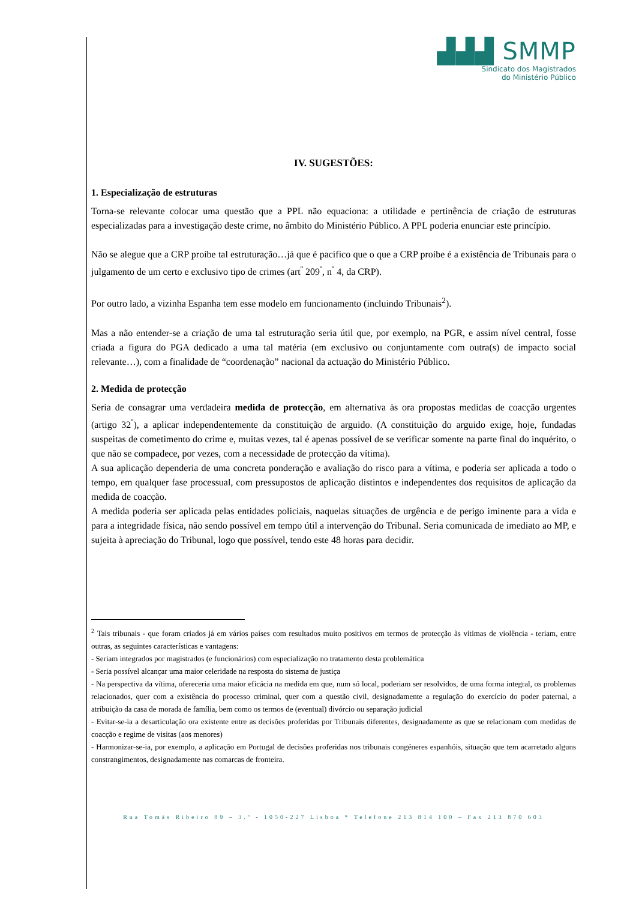▟▟▟ SMMP
Sindicato dos Magistrados
do Ministério Público
IV. SUGESTÕES:
1. Especialização de estruturas
Torna-se relevante colocar uma questão que a PPL não equaciona: a utilidade e pertinência de criação de estruturas especializadas para a investigação deste crime, no âmbito do Ministério Público. A PPL poderia enunciar este princípio.
Não se alegue que a CRP proíbe tal estruturação…já que é pacifico que o que a CRP proíbe é a existência de Tribunais para o julgamento de um certo e exclusivo tipo de crimes (art<sup>º</sup> 209<sup>º</sup>, n<sup>º</sup> 4, da CRP).
Por outro lado, a vizinha Espanha tem esse modelo em funcionamento (incluindo Tribunais<sup>2</sup>).
Mas a não entender-se a criação de uma tal estruturação seria útil que, por exemplo, na PGR, e assim nível central, fosse criada a figura do PGA dedicado a uma tal matéria (em exclusivo ou conjuntamente com outra(s) de impacto social relevante…), com a finalidade de “coordenação” nacional da actuação do Ministério Público.
2. Medida de protecção
Seria de consagrar uma verdadeira medida de protecção, em alternativa às ora propostas medidas de coacção urgentes (artigo 32<sup>º</sup>), a aplicar independentemente da constituição de arguido. (A constituição do arguido exige, hoje, fundadas suspeitas de cometimento do crime e, muitas vezes, tal é apenas possível de se verificar somente na parte final do inquérito, o que não se compadece, por vezes, com a necessidade de protecção da vítima).
A sua aplicação dependeria de uma concreta ponderação e avaliação do risco para a vítima, e poderia ser aplicada a todo o tempo, em qualquer fase processual, com pressupostos de aplicação distintos e independentes dos requisitos de aplicação da medida de coacção.
A medida poderia ser aplicada pelas entidades policiais, naquelas situações de urgência e de perigo iminente para a vida e para a integridade física, não sendo possível em tempo útil a intervenção do Tribunal. Seria comunicada de imediato ao MP, e sujeita à apreciação do Tribunal, logo que possível, tendo este 48 horas para decidir.
<sup>2</sup> Tais tribunais - que foram criados já em vários países com resultados muito positivos em termos de protecção às vítimas de violência - teriam, entre outras, as seguintes características e vantagens:
- Seriam integrados por magistrados (e funcionários) com especialização no tratamento desta problemática
- Seria possível alcançar uma maior celeridade na resposta do sistema de justiça
- Na perspectiva da vítima, ofereceria uma maior eficácia na medida em que, num só local, poderiam ser resolvidos, de uma forma integral, os problemas relacionados, quer com a existência do processo criminal, quer com a questão civil, designadamente a regulação do exercício do poder paternal, a atribuição da casa de morada de família, bem como os termos de (eventual) divórcio ou separação judicial
- Evitar-se-ia a desarticulação ora existente entre as decisões proferidas por Tribunais diferentes, designadamente as que se relacionam com medidas de coacção e regime de visitas (aos menores)
- Harmonizar-se-ia, por exemplo, a aplicação em Portugal de decisões proferidas nos tribunais congéneres espanhóis, situação que tem acarretado alguns constrangimentos, designadamente nas comarcas de fronteira.
Rua Tomás Ribeiro 89 – 3.º - 1050-227 Lisboa * Telefone 213 814 100 – Fax 213 870 603